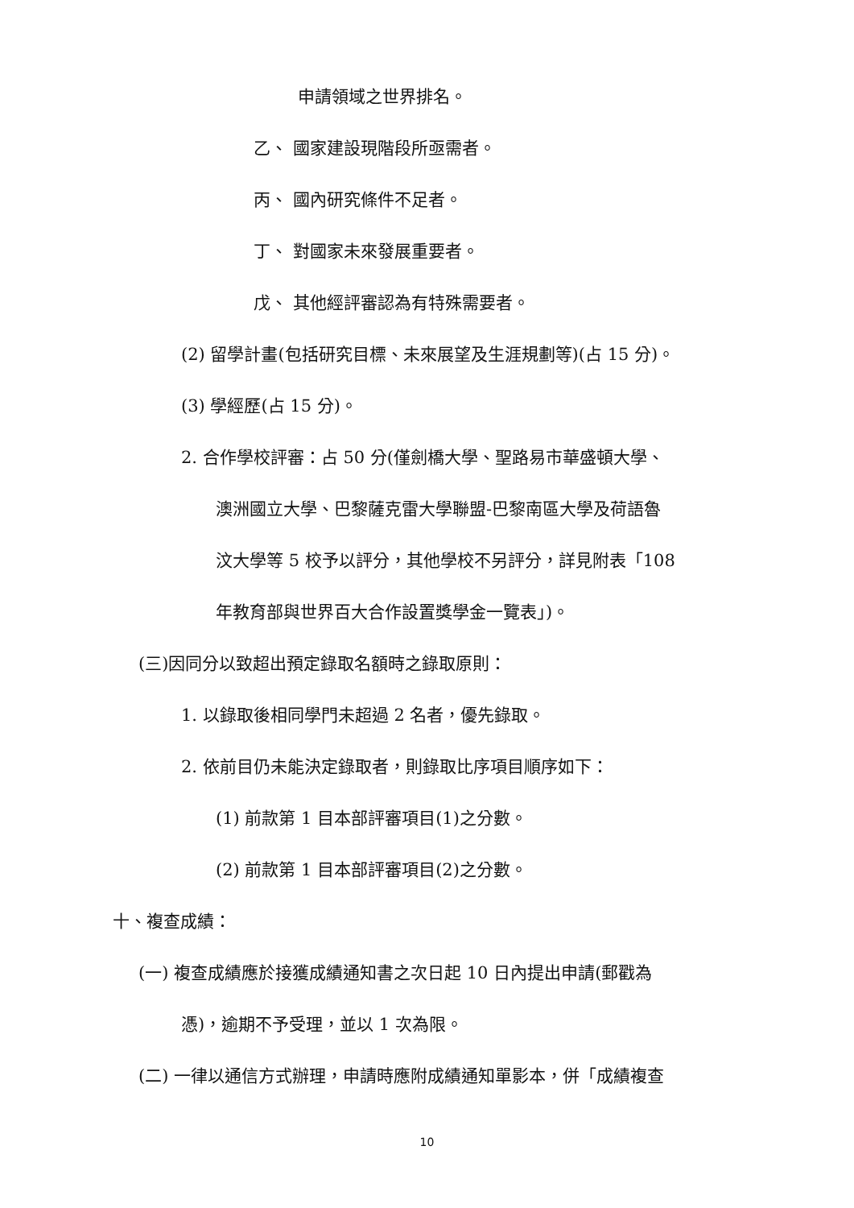申請領域之世界排名。
乙、 國家建設現階段所亟需者。
丙、 國內研究條件不足者。
丁、 對國家未來發展重要者。
戊、 其他經評審認為有特殊需要者。
(2) 留學計畫(包括研究目標、未來展望及生涯規劃等)(占 15 分)。
(3) 學經歷(占 15 分)。
2. 合作學校評審：占 50 分(僅劍橋大學、聖路易市華盛頓大學、
澳洲國立大學、巴黎薩克雷大學聯盟-巴黎南區大學及荷語魯
汶大學等 5 校予以評分，其他學校不另評分，詳見附表「108
年教育部與世界百大合作設置獎學金一覽表」)。
(三)因同分以致超出預定錄取名額時之錄取原則：
1. 以錄取後相同學門未超過 2 名者，優先錄取。
2. 依前目仍未能決定錄取者，則錄取比序項目順序如下：
(1) 前款第 1 目本部評審項目(1)之分數。
(2) 前款第 1 目本部評審項目(2)之分數。
十、複查成績：
(一) 複查成績應於接獲成績通知書之次日起 10 日內提出申請(郵戳為
憑)，逾期不予受理，並以 1 次為限。
(二) 一律以通信方式辦理，申請時應附成績通知單影本，併「成績複查
10